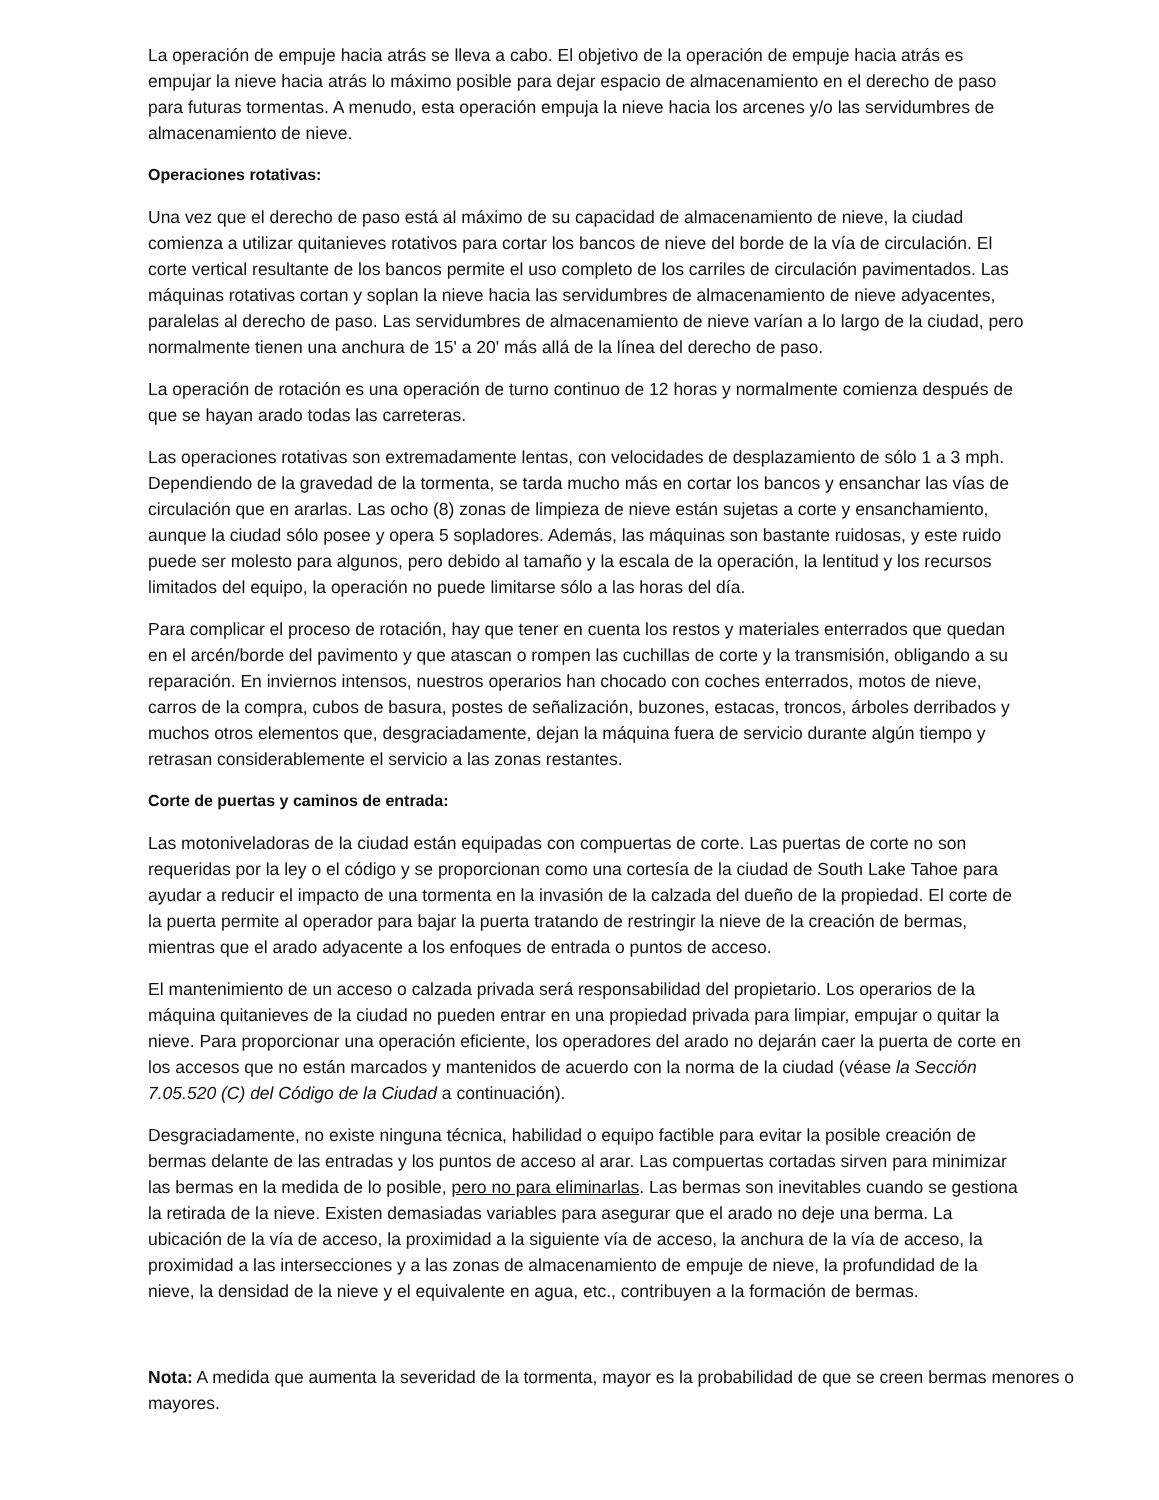La operación de empuje hacia atrás se lleva a cabo. El objetivo de la operación de empuje hacia atrás es empujar la nieve hacia atrás lo máximo posible para dejar espacio de almacenamiento en el derecho de paso para futuras tormentas. A menudo, esta operación empuja la nieve hacia los arcenes y/o las servidumbres de almacenamiento de nieve.
Operaciones rotativas:
Una vez que el derecho de paso está al máximo de su capacidad de almacenamiento de nieve, la ciudad comienza a utilizar quitanieves rotativos para cortar los bancos de nieve del borde de la vía de circulación. El corte vertical resultante de los bancos permite el uso completo de los carriles de circulación pavimentados. Las máquinas rotativas cortan y soplan la nieve hacia las servidumbres de almacenamiento de nieve adyacentes, paralelas al derecho de paso. Las servidumbres de almacenamiento de nieve varían a lo largo de la ciudad, pero normalmente tienen una anchura de 15' a 20' más allá de la línea del derecho de paso.
La operación de rotación es una operación de turno continuo de 12 horas y normalmente comienza después de que se hayan arado todas las carreteras.
Las operaciones rotativas son extremadamente lentas, con velocidades de desplazamiento de sólo 1 a 3 mph. Dependiendo de la gravedad de la tormenta, se tarda mucho más en cortar los bancos y ensanchar las vías de circulación que en ararlas. Las ocho (8) zonas de limpieza de nieve están sujetas a corte y ensanchamiento, aunque la ciudad sólo posee y opera 5 sopladores. Además, las máquinas son bastante ruidosas, y este ruido puede ser molesto para algunos, pero debido al tamaño y la escala de la operación, la lentitud y los recursos limitados del equipo, la operación no puede limitarse sólo a las horas del día.
Para complicar el proceso de rotación, hay que tener en cuenta los restos y materiales enterrados que quedan en el arcén/borde del pavimento y que atascan o rompen las cuchillas de corte y la transmisión, obligando a su reparación. En inviernos intensos, nuestros operarios han chocado con coches enterrados, motos de nieve, carros de la compra, cubos de basura, postes de señalización, buzones, estacas, troncos, árboles derribados y muchos otros elementos que, desgraciadamente, dejan la máquina fuera de servicio durante algún tiempo y retrasan considerablemente el servicio a las zonas restantes.
Corte de puertas y caminos de entrada:
Las motoniveladoras de la ciudad están equipadas con compuertas de corte. Las puertas de corte no son requeridas por la ley o el código y se proporcionan como una cortesía de la ciudad de South Lake Tahoe para ayudar a reducir el impacto de una tormenta en la invasión de la calzada del dueño de la propiedad. El corte de la puerta permite al operador para bajar la puerta tratando de restringir la nieve de la creación de bermas, mientras que el arado adyacente a los enfoques de entrada o puntos de acceso.
El mantenimiento de un acceso o calzada privada será responsabilidad del propietario. Los operarios de la máquina quitanieves de la ciudad no pueden entrar en una propiedad privada para limpiar, empujar o quitar la nieve. Para proporcionar una operación eficiente, los operadores del arado no dejarán caer la puerta de corte en los accesos que no están marcados y mantenidos de acuerdo con la norma de la ciudad (véase la Sección 7.05.520 (C) del Código de la Ciudad a continuación).
Desgraciadamente, no existe ninguna técnica, habilidad o equipo factible para evitar la posible creación de bermas delante de las entradas y los puntos de acceso al arar. Las compuertas cortadas sirven para minimizar las bermas en la medida de lo posible, pero no para eliminarlas. Las bermas son inevitables cuando se gestiona la retirada de la nieve. Existen demasiadas variables para asegurar que el arado no deje una berma. La ubicación de la vía de acceso, la proximidad a la siguiente vía de acceso, la anchura de la vía de acceso, la proximidad a las intersecciones y a las zonas de almacenamiento de empuje de nieve, la profundidad de la nieve, la densidad de la nieve y el equivalente en agua, etc., contribuyen a la formación de bermas.
Nota: A medida que aumenta la severidad de la tormenta, mayor es la probabilidad de que se creen bermas menores o mayores.